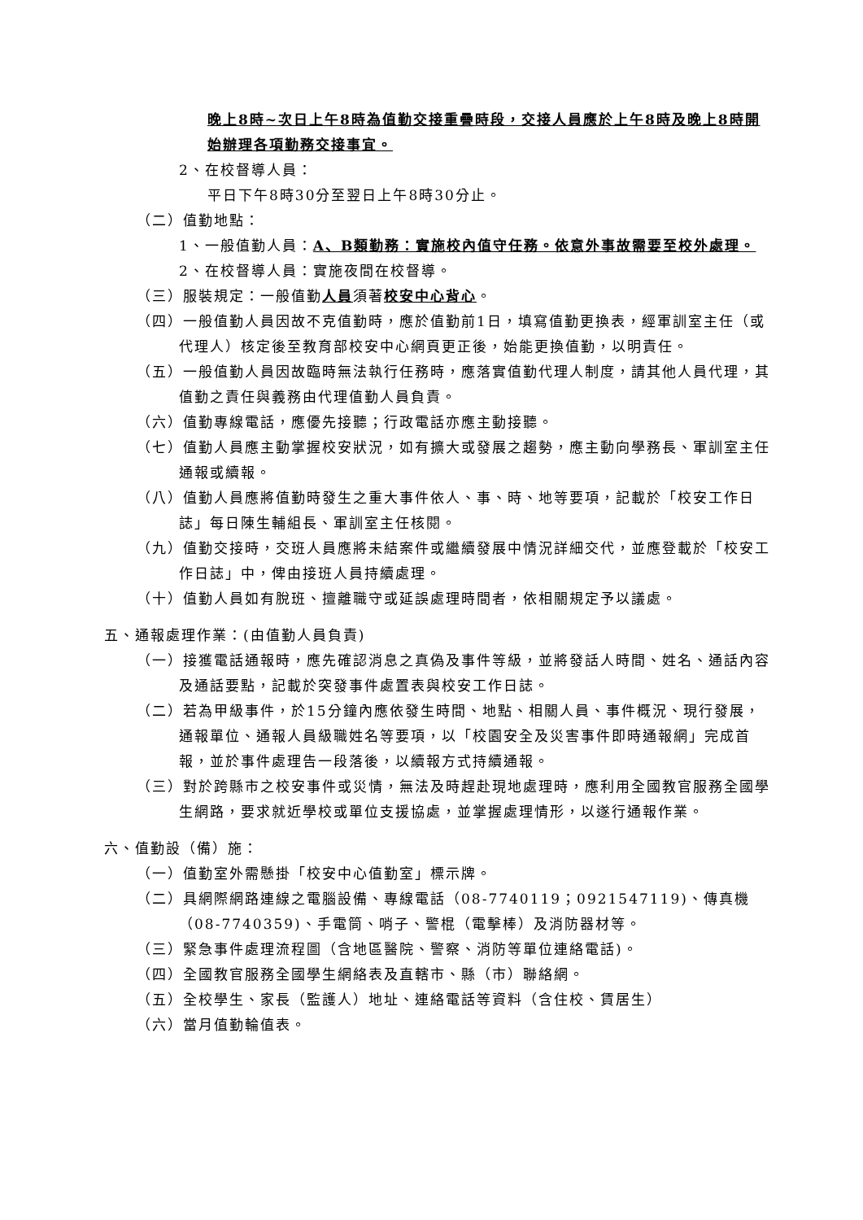晚上8時~次日上午8時為值勤交接重疊時段，交接人員應於上午8時及晚上8時開始辦理各項勤務交接事宜。
2、在校督導人員：
平日下午8時30分至翌日上午8時30分止。
（二）值勤地點：
1、一般值勤人員：A、B類勤務：實施校內值守任務。依意外事故需要至校外處理。
2、在校督導人員：實施夜間在校督導。
（三）服裝規定：一般值勤人員須著校安中心背心。
（四）一般值勤人員因故不克值勤時，應於值勤前1日，填寫值勤更換表，經軍訓室主任（或代理人）核定後至教育部校安中心網頁更正後，始能更換值勤，以明責任。
（五）一般值勤人員因故臨時無法執行任務時，應落實值勤代理人制度，請其他人員代理，其值勤之責任與義務由代理值勤人員負責。
（六）值勤專線電話，應優先接聽；行政電話亦應主動接聽。
（七）值勤人員應主動掌握校安狀況，如有擴大或發展之趨勢，應主動向學務長、軍訓室主任通報或續報。
（八）值勤人員應將值勤時發生之重大事件依人、事、時、地等要項，記載於「校安工作日誌」每日陳生輔組長、軍訓室主任核閱。
（九）值勤交接時，交班人員應將未結案件或繼續發展中情況詳細交代，並應登載於「校安工作日誌」中，俾由接班人員持續處理。
（十）值勤人員如有脫班、擅離職守或延誤處理時間者，依相關規定予以議處。
五、通報處理作業：(由值勤人員負責)
（一）接獲電話通報時，應先確認消息之真偽及事件等級，並將發話人時間、姓名、通話內容及通話要點，記載於突發事件處置表與校安工作日誌。
（二）若為甲級事件，於15分鐘內應依發生時間、地點、相關人員、事件概況、現行發展，通報單位、通報人員級職姓名等要項，以「校園安全及災害事件即時通報網」完成首報，並於事件處理告一段落後，以續報方式持續通報。
（三）對於跨縣市之校安事件或災情，無法及時趕赴現地處理時，應利用全國教官服務全國學生網路，要求就近學校或單位支援協處，並掌握處理情形，以遂行通報作業。
六、值勤設（備）施：
（一）值勤室外需懸掛「校安中心值勤室」標示牌。
（二）具網際網路連線之電腦設備、專線電話（08-7740119；0921547119)、傳真機（08-7740359)、手電筒、哨子、警棍（電擊棒）及消防器材等。
（三）緊急事件處理流程圖（含地區醫院、警察、消防等單位連絡電話)。
（四）全國教官服務全國學生網絡表及直轄市、縣（市）聯絡網。
（五）全校學生、家長（監護人）地址、連絡電話等資料（含住校、賃居生）
（六）當月值勤輪值表。